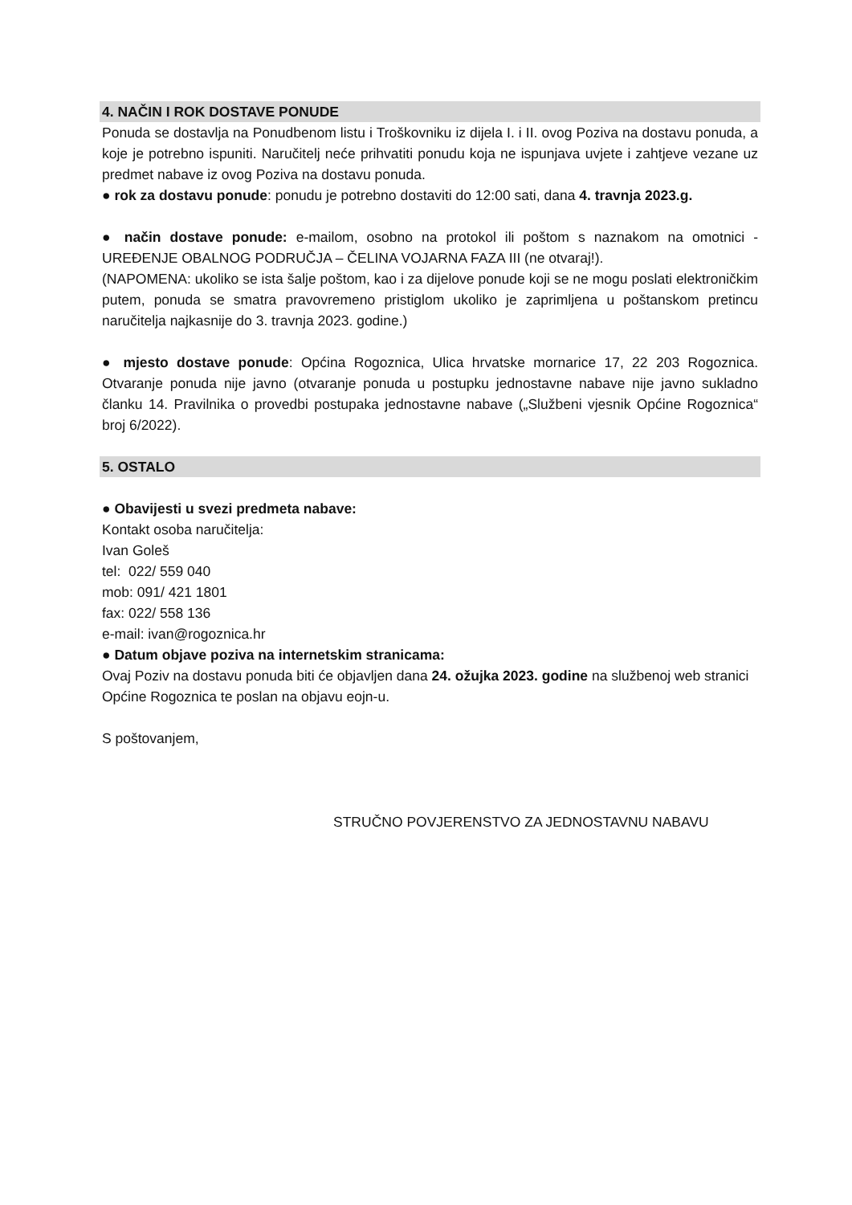4. NAČIN I ROK DOSTAVE PONUDE
Ponuda se dostavlja na Ponudbenom listu i Troškovniku iz dijela I. i II. ovog Poziva na dostavu ponuda, a koje je potrebno ispuniti. Naručitelj neće prihvatiti ponudu koja ne ispunjava uvjete i zahtjeve vezane uz predmet nabave iz ovog Poziva na dostavu ponuda.
● rok za dostavu ponude: ponudu je potrebno dostaviti do 12:00 sati, dana 4. travnja 2023.g.
● način dostave ponude: e-mailom, osobno na protokol ili poštom s naznakom na omotnici - UREĐENJE OBALNOG PODRUČJA – ČELINA VOJARNA FAZA III (ne otvaraj!).
(NAPOMENA: ukoliko se ista šalje poštom, kao i za dijelove ponude koji se ne mogu poslati elektroničkim putem, ponuda se smatra pravovremeno pristiglom ukoliko je zaprimljena u poštanskom pretincu naručitelja najkasnije do 3. travnja 2023. godine.)
● mjesto dostave ponude: Općina Rogoznica, Ulica hrvatske mornarice 17, 22 203 Rogoznica. Otvaranje ponuda nije javno (otvaranje ponuda u postupku jednostavne nabave nije javno sukladno članku 14. Pravilnika o provedbi postupaka jednostavne nabave („Službeni vjesnik Općine Rogoznica“ broj 6/2022).
5. OSTALO
● Obavijesti u svezi predmeta nabave:
Kontakt osoba naručitelja:
Ivan Goleš
tel: 022/ 559 040
mob: 091/ 421 1801
fax: 022/ 558 136
e-mail: ivan@rogoznica.hr
● Datum objave poziva na internetskim stranicama:
Ovaj Poziv na dostavu ponuda biti će objavljen dana 24. ožujka 2023. godine na službenoj web stranici Općine Rogoznica te poslan na objavu eojn-u.
S poštovanjem,
STRUČNO POVJERENSTVO ZA JEDNOSTAVNU NABAVU